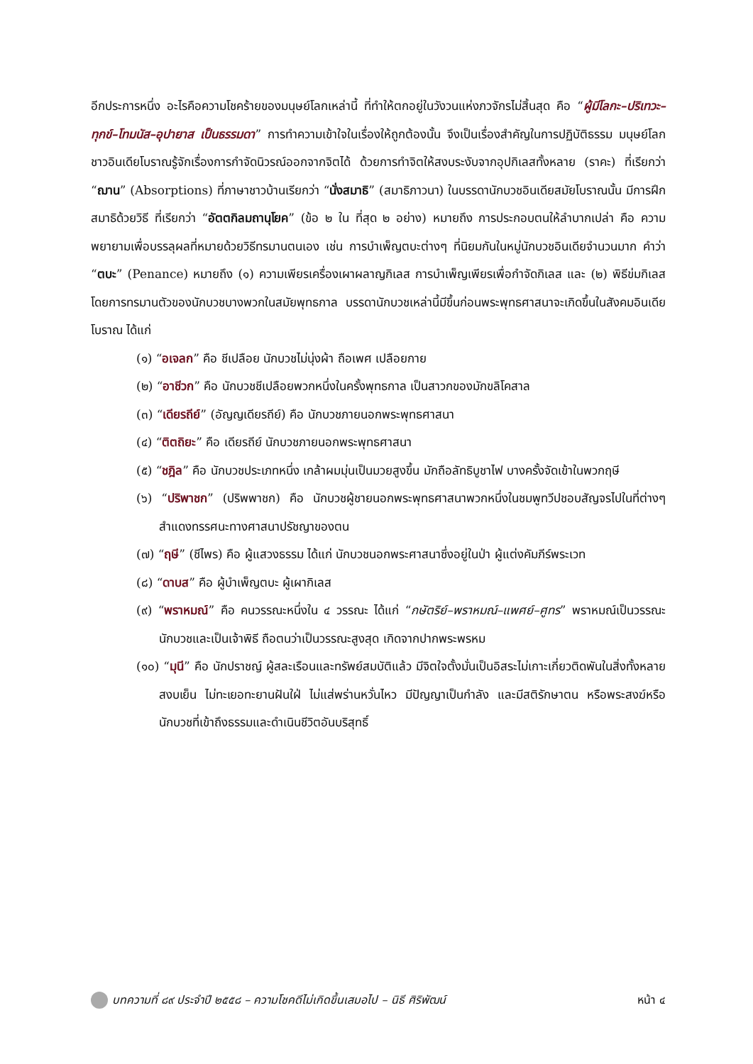อีกประการหนึ่ง อะไรคือความโชคร้ายของมนุษย์โลกเหล่านี้ ที่ทำให้ตกอยู่ในวังวนแห่งภวจักรไม่สิ้นสุด คือ “ผู้มีโลกะ–ปริเทวะ–ทุกข์–โทมนัส–อุปายาส เป็นธรรมดา” การทำความเข้าใจในเรื่องให้ถูกต้องนั้น จึงเป็นเรื่องสำคัญในการปฏิบัติธรรม มนุษย์โลกชาวอินเดียโบราณรู้จักเรื่องการกำจัดนิวรณ์ออกจากจิตได้ ด้วยการทำจิตให้สงบระงับจากอุปกิเลสทั้งหลาย (ราคะ) ที่เรียกว่า “ฌาน” (Absorptions) ที่ภาษาชาวบ้านเรียกว่า “นั่งสมาธิ” (สมาธิภาวนา) ในบรรดานักบวชอินเดียสมัยโบราณนั้น มีการฝึกสมาธิด้วยวิธี ที่เรียกว่า “อัตตกิลมถานุโยค” (ข้อ ๒ ใน ที่สุด ๒ อย่าง) หมายถึง การประกอบตนให้ลำบากเปล่า คือ ความพยายามเพื่อบรรลุผลที่หมายด้วยวิธีทรมานตนเอง เช่น การบำเพ็ญตบะต่างๆ ที่นิยมกันในหมู่นักบวชอินเดียจำนวนมาก คำว่า “ตบะ” (Penance) หมายถึง (๑) ความเพียรเครื่องเผาผลาญกิเลส การบำเพ็ญเพียรเพื่อกำจัดกิเลส และ (๒) พิธีข่มกิเลสโดยการทรมานตัวของนักบวชบางพวกในสมัยพุทธกาล บรรดานักบวชเหล่านี้มีขึ้นก่อนพระพุทธศาสนาจะเกิดขึ้นในสังคมอินเดียโบราณ ได้แก่
(๑) “อเจลก” คือ ชีเปลือย นักบวชไม่นุ่งผ้า ถือเพศ เปลือยกาย
(๒) “อาชีวก” คือ นักบวชชีเปลือยพวกหนึ่งในครั้งพุทธกาล เป็นสาวกของมักขลิโคสาล
(๓) “เดียรถีย์” (อัญญเดียรถีย์) คือ นักบวชภายนอกพระพุทธศาสนา
(๔) “ติตถิยะ” คือ เดียรถีย์ นักบวชภายนอกพระพุทธศาสนา
(๕) “ชฎิล” คือ นักบวชประเภทหนึ่ง เกล้าผมมุ่นเป็นมวยสูงขึ้น มักถือลัทธิบูชาไฟ บางครั้งจัดเข้าในพวกฤษี
(๖) “ปริพาชก” (ปริพพาชก) คือ นักบวชผู้ชายนอกพระพุทธศาสนาพวกหนึ่งในชมพูทวีปชอบสัญจรไปในที่ต่างๆ สำแดงทรรศนะทางศาสนาปรัชญาของตน
(๗) “ฤษี” (ชีไพร) คือ ผู้แสวงธรรม ได้แก่ นักบวชนอกพระศาสนาซึ่งอยู่ในป่า ผู้แต่งคัมภีร์พระเวท
(๘) “ดาบส” คือ ผู้บำเพ็ญตบะ ผู้เผากิเลส
(๙) “พราหมณ์” คือ คนวรรณะหนึ่งใน ๔ วรรณะ ได้แก่ “กษัตริย์–พราหมณ์–แพศย์–ศูทร” พราหมณ์เป็นวรรณะนักบวชและเป็นเจ้าพิธี ถือตนว่าเป็นวรรณะสูงสุด เกิดจากปากพระพรหม
(๑๐) “มุนี” คือ นักปราชญ์ ผู้สละเรือนและทรัพย์สมบัติแล้ว มีจิตใจตั้งมั่นเป็นอิสระไม่เกาะเกี่ยวติดพันในสิ่งทั้งหลาย สงบเย็น ไม่ทะเยอทะยานฝันใฝ่ ไม่แส่พร่านหวั่นไหว มีปัญญาเป็นกำลัง และมีสติรักษาตน หรือพระสงฆ์หรือนักบวชที่เข้าถึงธรรมและดำเนินชีวิตอันบริสุทธิ์
บทความที่ ๘๙ ประจำปี ๒๕๕๘ – ความโชคดีไม่เกิดขึ้นเสมอไป – นิธี ศิริพัฒน์ หน้า ๔